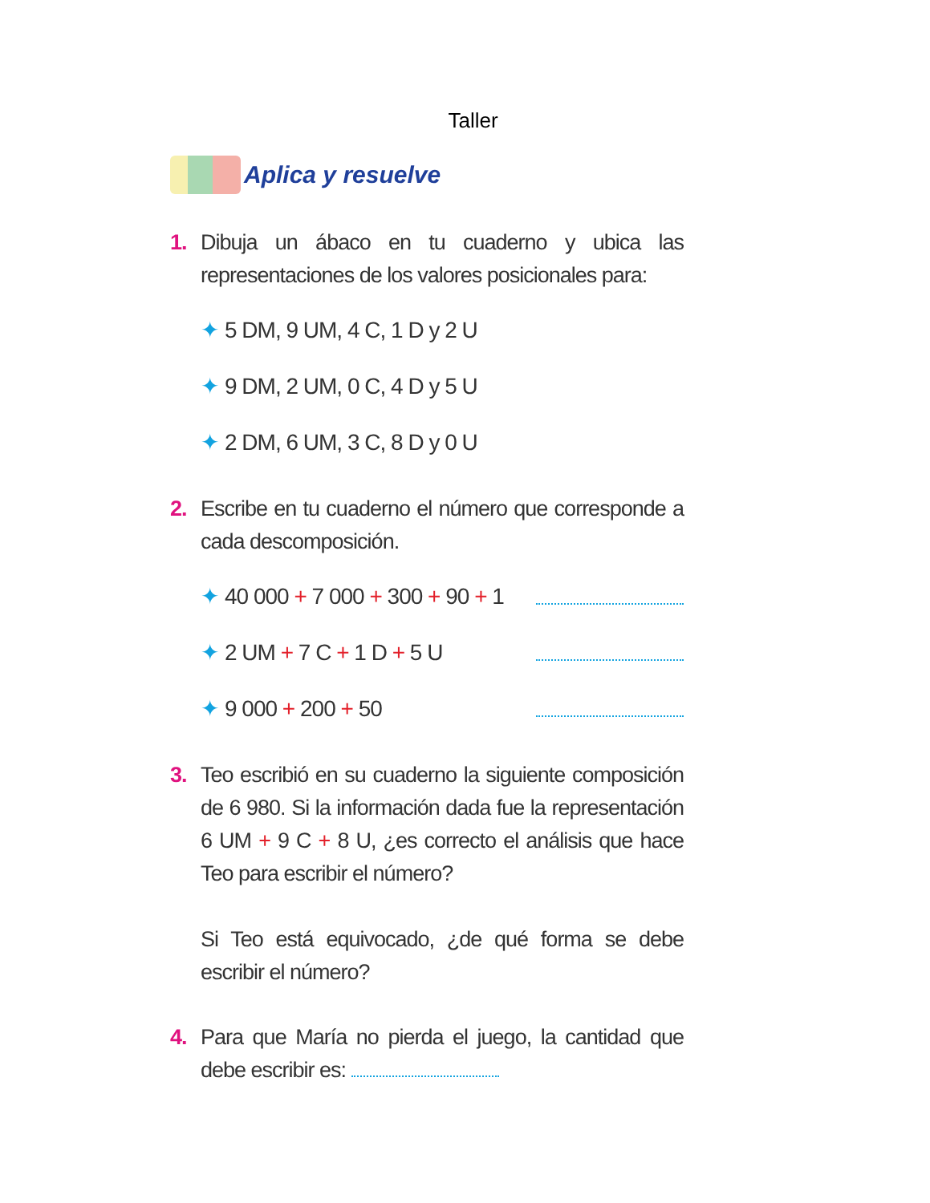Taller
Aplica y resuelve
1. Dibuja un ábaco en tu cuaderno y ubica las representaciones de los valores posicionales para:
✦ 5 DM, 9 UM, 4 C, 1 D y 2 U
✦ 9 DM, 2 UM, 0 C, 4 D y 5 U
✦ 2 DM, 6 UM, 3 C, 8 D y 0 U
2. Escribe en tu cuaderno el número que corresponde a cada descomposición.
✦ 40 000 + 7 000 + 300 + 90 + 1
✦ 2 UM + 7 C + 1 D + 5 U
✦ 9 000 + 200 + 50
3. Teo escribió en su cuaderno la siguiente composición de 6 980. Si la información dada fue la representación 6 UM + 9 C + 8 U, ¿es correcto el análisis que hace Teo para escribir el número?
Si Teo está equivocado, ¿de qué forma se debe escribir el número?
4. Para que María no pierda el juego, la cantidad que debe escribir es: